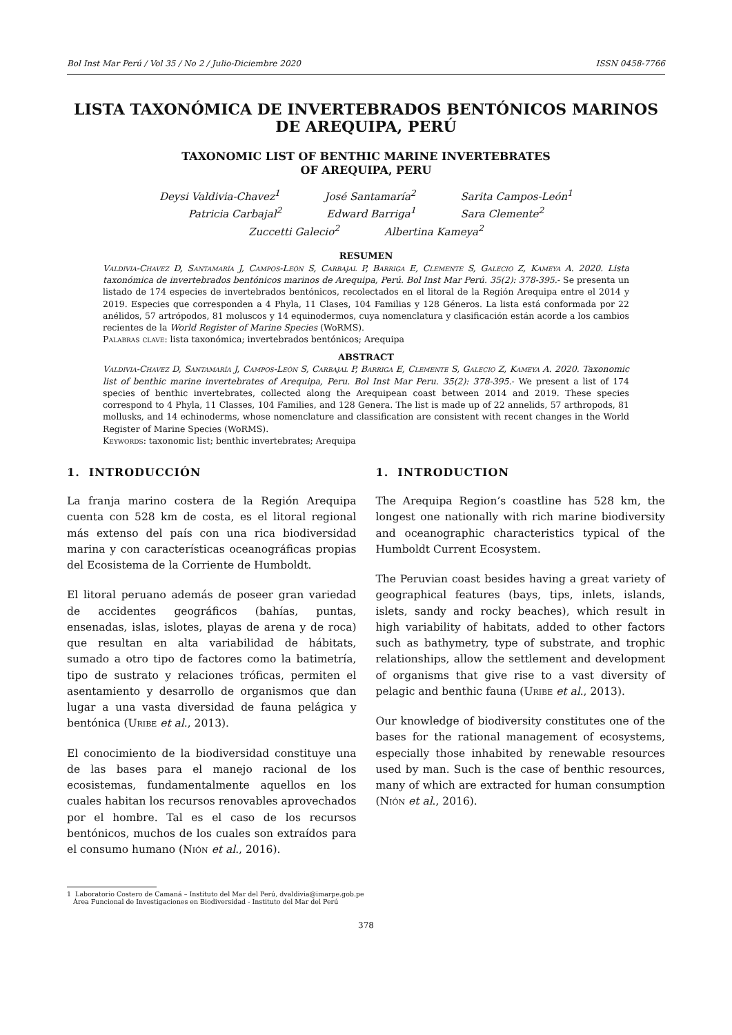Bol Inst Mar Perú / Vol 35 / No 2 / Julio-Diciembre 2020 ISSN 0458-7766
LISTA TAXONÓMICA DE INVERTEBRADOS BENTÓNICOS MARINOS
DE AREQUIPA, PERÚ
TAXONOMIC LIST OF BENTHIC MARINE INVERTEBRATES
OF AREQUIPA, PERU
Deysi Valdivia-Chavez<sup>1</sup> José Santamaría<sup>2</sup> Sarita Campos-León<sup>1</sup>
Patricia Carbajal<sup>2</sup> Edward Barriga<sup>1</sup> Sara Clemente<sup>2</sup>
Zuccetti Galecio<sup>2</sup> Albertina Kameya<sup>2</sup>
RESUMEN
Valdivia-Chavez D, Santamaría J, Campos-León S, Carbajal P, Barriga E, Clemente S, Galecio Z, Kameya A. 2020. Lista taxonómica de invertebrados bentónicos marinos de Arequipa, Perú. Bol Inst Mar Perú. 35(2): 378-395.- Se presenta un listado de 174 especies de invertebrados bentónicos, recolectados en el litoral de la Región Arequipa entre el 2014 y 2019. Especies que corresponden a 4 Phyla, 11 Clases, 104 Familias y 128 Géneros. La lista está conformada por 22 anélidos, 57 artrópodos, 81 moluscos y 14 equinodermos, cuya nomenclatura y clasificación están acorde a los cambios recientes de la World Register of Marine Species (WoRMS).
Palabras clave: lista taxonómica; invertebrados bentónicos; Arequipa
ABSTRACT
Valdivia-Chavez D, Santamaría J, Campos-León S, Carbajal P, Barriga E, Clemente S, Galecio Z, Kameya A. 2020. Taxonomic list of benthic marine invertebrates of Arequipa, Peru. Bol Inst Mar Peru. 35(2): 378-395.- We present a list of 174 species of benthic invertebrates, collected along the Arequipean coast between 2014 and 2019. These species correspond to 4 Phyla, 11 Classes, 104 Families, and 128 Genera. The list is made up of 22 annelids, 57 arthropods, 81 mollusks, and 14 echinoderms, whose nomenclature and classification are consistent with recent changes in the World Register of Marine Species (WoRMS).
Keywords: taxonomic list; benthic invertebrates; Arequipa
1. INTRODUCCIÓN
La franja marino costera de la Región Arequipa cuenta con 528 km de costa, es el litoral regional más extenso del país con una rica biodiversidad marina y con características oceanográficas propias del Ecosistema de la Corriente de Humboldt.
El litoral peruano además de poseer gran variedad de accidentes geográficos (bahías, puntas, ensenadas, islas, islotes, playas de arena y de roca) que resultan en alta variabilidad de hábitats, sumado a otro tipo de factores como la batimetría, tipo de sustrato y relaciones tróficas, permiten el asentamiento y desarrollo de organismos que dan lugar a una vasta diversidad de fauna pelágica y bentónica (Uribe et al., 2013).
El conocimiento de la biodiversidad constituye una de las bases para el manejo racional de los ecosistemas, fundamentalmente aquellos en los cuales habitan los recursos renovables aprovechados por el hombre. Tal es el caso de los recursos bentónicos, muchos de los cuales son extraídos para el consumo humano (Nión et al., 2016).
1. INTRODUCTION
The Arequipa Region’s coastline has 528 km, the longest one nationally with rich marine biodiversity and oceanographic characteristics typical of the Humboldt Current Ecosystem.
The Peruvian coast besides having a great variety of geographical features (bays, tips, inlets, islands, islets, sandy and rocky beaches), which result in high variability of habitats, added to other factors such as bathymetry, type of substrate, and trophic relationships, allow the settlement and development of organisms that give rise to a vast diversity of pelagic and benthic fauna (Uribe et al., 2013).
Our knowledge of biodiversity constitutes one of the bases for the rational management of ecosystems, especially those inhabited by renewable resources used by man. Such is the case of benthic resources, many of which are extracted for human consumption (Nión et al., 2016).
1 Laboratorio Costero de Camaná – Instituto del Mar del Perú, dvaldivia@imarpe.gob.pe
Área Funcional de Investigaciones en Biodiversidad - Instituto del Mar del Perú
378